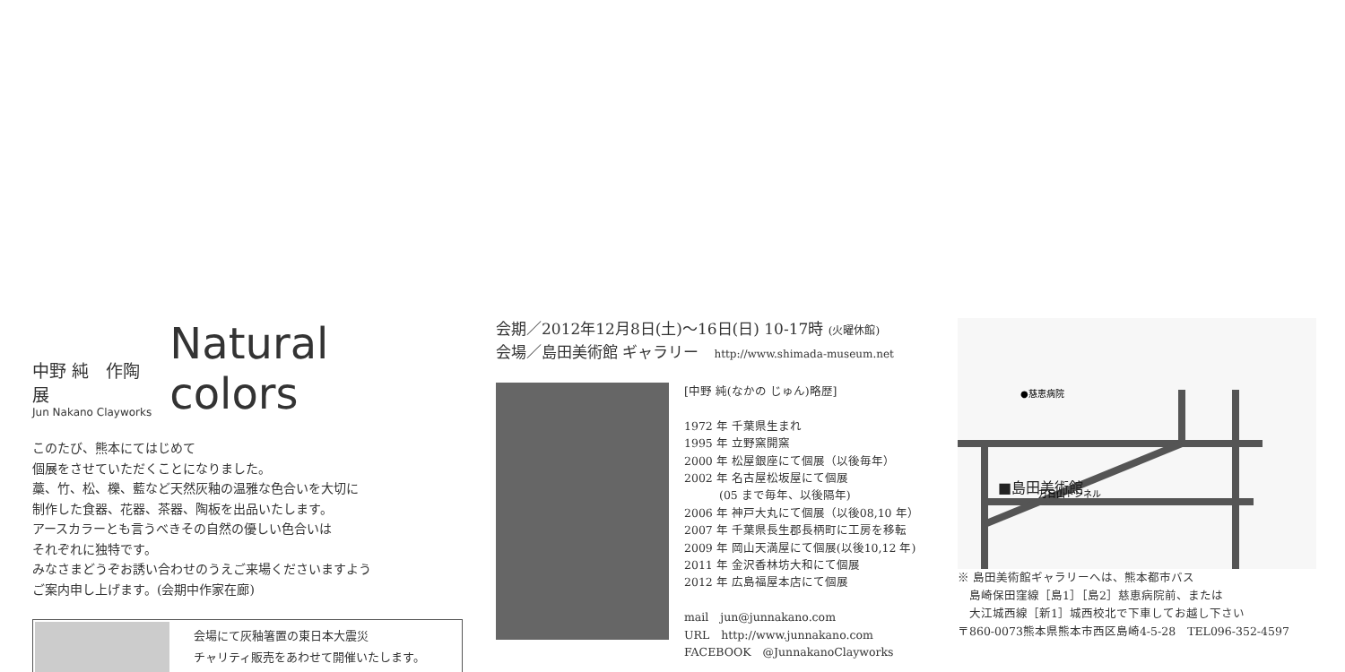中野 純　作陶展
Jun Nakano Clayworks
Natural colors
このたび、熊本にてはじめて
個展をさせていただくことになりました。
藁、竹、松、櫟、藍など天然灰釉の温雅な色合いを大切に
制作した食器、花器、茶器、陶板を出品いたします。
アースカラーとも言うべきその自然の優しい色合いは
それぞれに独特です。
みなさまどうぞお誘い合わせのうえご来場くださいますよう
ご案内申し上げます。(会期中作家在廊)
会場にて灰釉箸置の東日本大震災
チャリティ販売をあわせて開催いたします。
会期／2012年12月8日(土)〜16日(日) 10-17時 (火曜休館)
会場／島田美術館 ギャラリー　http://www.shimada-museum.net
[中野 純(なかの じゅん)略歴]
1972 年 千葉県生まれ
1995 年 立野窯開窯
2000 年 松屋銀座にて個展（以後毎年）
2002 年 名古屋松坂屋にて個展
　　　(05 まで毎年、以後隔年)
2006 年 神戸大丸にて個展（以後08,10 年）
2007 年 千葉県長生郡長柄町に工房を移転
2009 年 岡山天満屋にて個展(以後10,12 年)
2011 年 金沢香林坊大和にて個展
2012 年 広島福屋本店にて個展
mail　jun@junnakano.com
URL　http://www.junnakano.com
FACEBOOK　@JunnakanoClayworks
■島田美術館
万日山トンネル
●慈恵病院
※ 島田美術館ギャラリーへは、熊本都市バス
　島崎保田窪線［島1］［島2］慈恵病院前、または
　大江城西線［新1］城西校北で下車してお越し下さい
〒860-0073熊本県熊本市西区島崎4-5-28　TEL096-352-4597